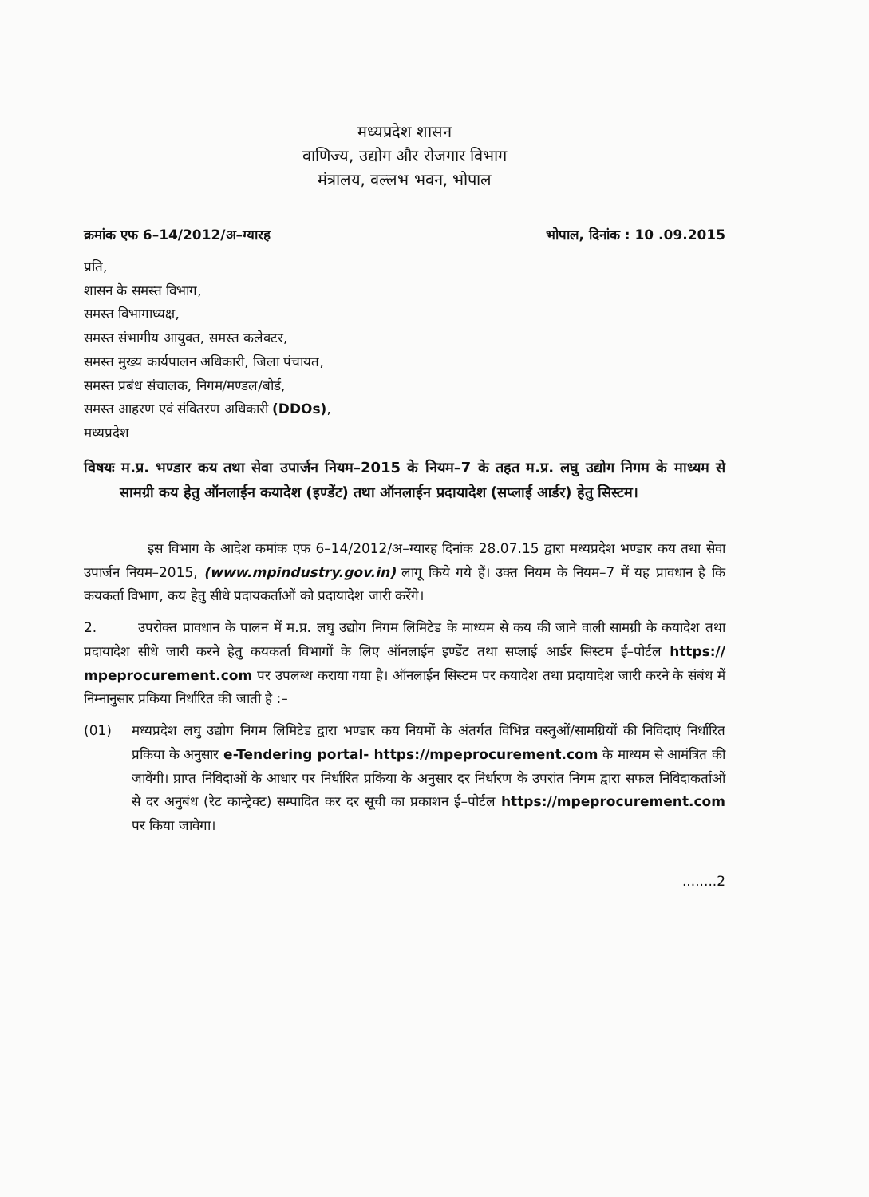मध्यप्रदेश शासन
वाणिज्य, उद्योग और रोजगार विभाग
मंत्रालय, वल्लभ भवन, भोपाल
क्रमांक एफ 6–14/2012/अ–ग्यारह भोपाल, दिनांक : 10 .09.2015
प्रति,
शासन के समस्त विभाग,
समस्त विभागाध्यक्ष,
समस्त संभागीय आयुक्त, समस्त कलेक्टर,
समस्त मुख्य कार्यपालन अधिकारी, जिला पंचायत,
समस्त प्रबंध संचालक, निगम/मण्डल/बोर्ड,
समस्त आहरण एवं संवितरण अधिकारी (DDOs),
मध्यप्रदेश
विषयः म.प्र. भण्डार कय तथा सेवा उपार्जन नियम–2015 के नियम–7 के तहत म.प्र. लघु उद्योग निगम के माध्यम से सामग्री कय हेतु ऑनलाईन कयादेश (इण्डेंट) तथा ऑनलाईन प्रदायादेश (सप्लाई आर्डर) हेतु सिस्टम।
इस विभाग के आदेश कमांक एफ 6–14/2012/अ–ग्यारह दिनांक 28.07.15 द्वारा मध्यप्रदेश भण्डार कय तथा सेवा उपार्जन नियम–2015, (www.mpindustry.gov.in) लागू किये गये हैं। उक्त नियम के नियम–7 में यह प्रावधान है कि कयकर्ता विभाग, कय हेतु सीधे प्रदायकर्ताओं को प्रदायादेश जारी करेंगे।
2. उपरोक्त प्रावधान के पालन में म.प्र. लघु उद्योग निगम लिमिटेड के माध्यम से कय की जाने वाली सामग्री के कयादेश तथा प्रदायादेश सीधे जारी करने हेतु कयकर्ता विभागों के लिए ऑनलाईन इण्डेंट तथा सप्लाई आर्डर सिस्टम ई–पोर्टल https:// mpeprocurement.com पर उपलब्ध कराया गया है। ऑनलाईन सिस्टम पर कयादेश तथा प्रदायादेश जारी करने के संबंध में निम्नानुसार प्रकिया निर्धारित की जाती है :–
(01) मध्यप्रदेश लघु उद्योग निगम लिमिटेड द्वारा भण्डार कय नियमों के अंतर्गत विभिन्न वस्तुओं/सामग्रियों की निविदाएं निर्धारित प्रकिया के अनुसार e-Tendering portal- https://mpeprocurement.com के माध्यम से आमंत्रित की जावेंगी। प्राप्त निविदाओं के आधार पर निर्धारित प्रकिया के अनुसार दर निर्धारण के उपरांत निगम द्वारा सफल निविदाकर्ताओं से दर अनुबंध (रेट कान्ट्रेक्ट) सम्पादित कर दर सूची का प्रकाशन ई–पोर्टल https://mpeprocurement.com पर किया जावेगा।
........2